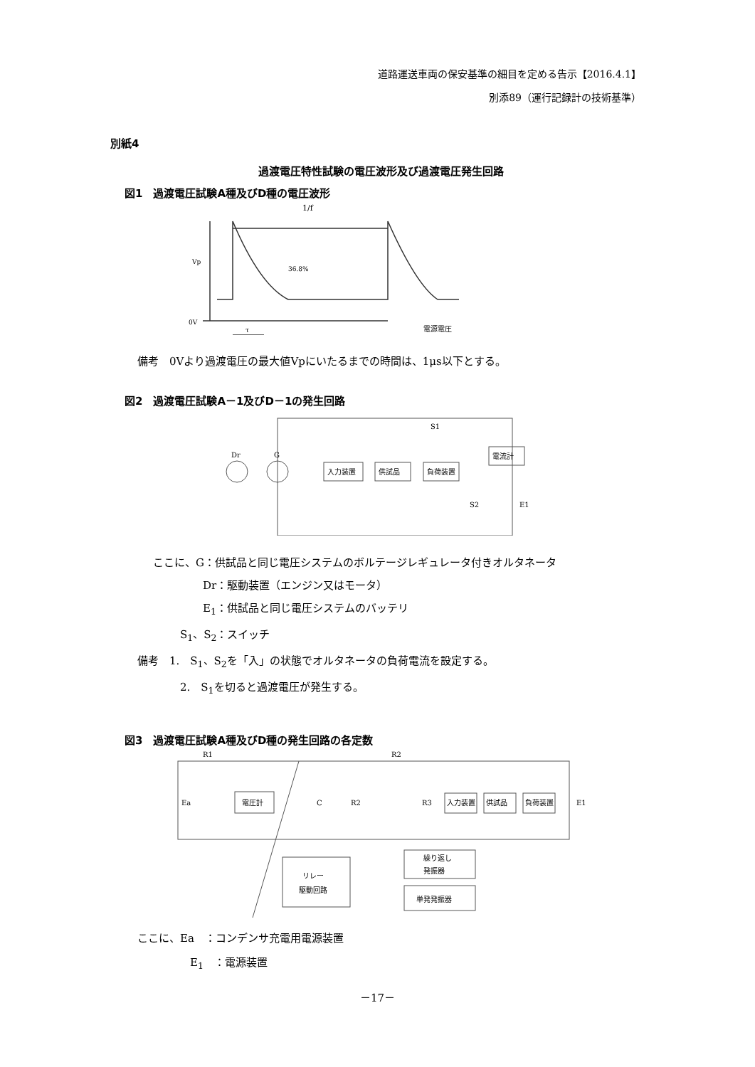道路運送車両の保安基準の細目を定める告示【2016.4.1】
別添89（運行記録計の技術基準）
別紙4
過渡電圧特性試験の電圧波形及び過渡電圧発生回路
図1　過渡電圧試験A種及びD種の電圧波形
1/f
36.8%
0V
Vp
τ
電源電圧
備考　0Vより過渡電圧の最大値Vpにいたるまでの時間は、1μs以下とする。
図2　過渡電圧試験A－1及びD－1の発生回路
入力装置
供試品
負荷装置
電流計
Dr
G
S1
S2
E1
ここに、G：供試品と同じ電圧システムのボルテージレギュレータ付きオルタネータ
Dr：駆動装置（エンジン又はモータ）
E<sub>1</sub>：供試品と同じ電圧システムのバッテリ
S<sub>1</sub>、S<sub>2</sub>：スイッチ
備考　1.　S<sub>1</sub>、S<sub>2</sub>を「入」の状態でオルタネータの負荷電流を設定する。
2.　S<sub>1</sub>を切ると過渡電圧が発生する。
図3　過渡電圧試験A種及びD種の発生回路の各定数
R1
R2
Ea
電圧計
C
R2
R3
入力装置
供試品
負荷装置
E1
リレー
駆動回路
繰り返し
発振器
単発発振器
ここに、Ea　：コンデンサ充電用電源装置
E<sub>1</sub>　：電源装置
－17－